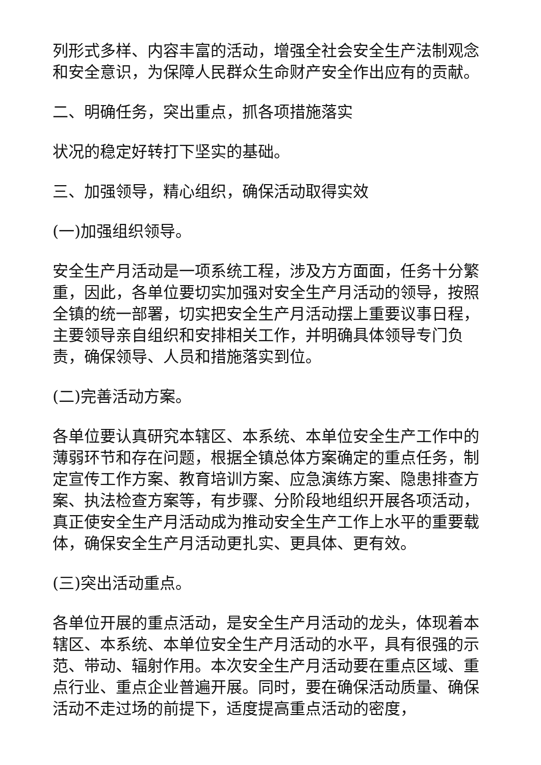列形式多样、内容丰富的活动，增强全社会安全生产法制观念和安全意识，为保障人民群众生命财产安全作出应有的贡献。
二、明确任务，突出重点，抓各项措施落实
状况的稳定好转打下坚实的基础。
三、加强领导，精心组织，确保活动取得实效
(一)加强组织领导。
安全生产月活动是一项系统工程，涉及方方面面，任务十分繁重，因此，各单位要切实加强对安全生产月活动的领导，按照全镇的统一部署，切实把安全生产月活动摆上重要议事日程，主要领导亲自组织和安排相关工作，并明确具体领导专门负责，确保领导、人员和措施落实到位。
(二)完善活动方案。
各单位要认真研究本辖区、本系统、本单位安全生产工作中的薄弱环节和存在问题，根据全镇总体方案确定的重点任务，制定宣传工作方案、教育培训方案、应急演练方案、隐患排查方案、执法检查方案等，有步骤、分阶段地组织开展各项活动，真正使安全生产月活动成为推动安全生产工作上水平的重要载体，确保安全生产月活动更扎实、更具体、更有效。
(三)突出活动重点。
各单位开展的重点活动，是安全生产月活动的龙头，体现着本辖区、本系统、本单位安全生产月活动的水平，具有很强的示范、带动、辐射作用。本次安全生产月活动要在重点区域、重点行业、重点企业普遍开展。同时，要在确保活动质量、确保活动不走过场的前提下，适度提高重点活动的密度，